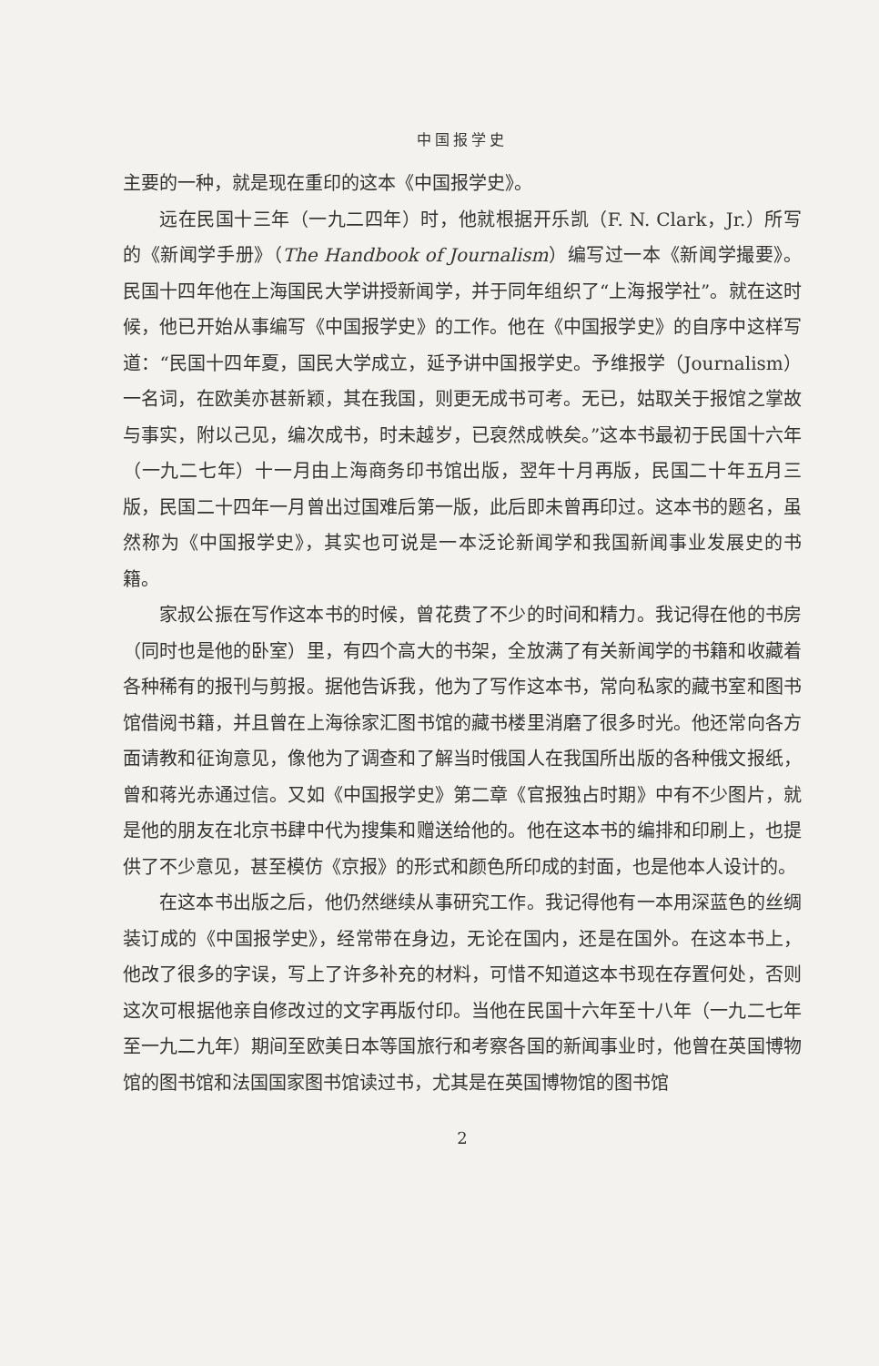中国报学史
主要的一种，就是现在重印的这本《中国报学史》。
远在民国十三年（一九二四年）时，他就根据开乐凯（F. N. Clark，Jr.）所写的《新闻学手册》（The Handbook of Journalism）编写过一本《新闻学撮要》。民国十四年他在上海国民大学讲授新闻学，并于同年组织了“上海报学社”。就在这时候，他已开始从事编写《中国报学史》的工作。他在《中国报学史》的自序中这样写道：“民国十四年夏，国民大学成立，延予讲中国报学史。予维报学（Journalism）一名词，在欧美亦甚新颖，其在我国，则更无成书可考。无已，姑取关于报馆之掌故与事实，附以己见，编次成书，时未越岁，已裒然成帙矣。”这本书最初于民国十六年（一九二七年）十一月由上海商务印书馆出版，翌年十月再版，民国二十年五月三版，民国二十四年一月曾出过国难后第一版，此后即未曾再印过。这本书的题名，虽然称为《中国报学史》，其实也可说是一本泛论新闻学和我国新闻事业发展史的书籍。
家叔公振在写作这本书的时候，曾花费了不少的时间和精力。我记得在他的书房（同时也是他的卧室）里，有四个高大的书架，全放满了有关新闻学的书籍和收藏着各种稀有的报刊与剪报。据他告诉我，他为了写作这本书，常向私家的藏书室和图书馆借阅书籍，并且曾在上海徐家汇图书馆的藏书楼里消磨了很多时光。他还常向各方面请教和征询意见，像他为了调查和了解当时俄国人在我国所出版的各种俄文报纸，曾和蒋光赤通过信。又如《中国报学史》第二章《官报独占时期》中有不少图片，就是他的朋友在北京书肆中代为搜集和赠送给他的。他在这本书的编排和印刷上，也提供了不少意见，甚至模仿《京报》的形式和颜色所印成的封面，也是他本人设计的。
在这本书出版之后，他仍然继续从事研究工作。我记得他有一本用深蓝色的丝绸装订成的《中国报学史》，经常带在身边，无论在国内，还是在国外。在这本书上，他改了很多的字误，写上了许多补充的材料，可惜不知道这本书现在存置何处，否则这次可根据他亲自修改过的文字再版付印。当他在民国十六年至十八年（一九二七年至一九二九年）期间至欧美日本等国旅行和考察各国的新闻事业时，他曾在英国博物馆的图书馆和法国国家图书馆读过书，尤其是在英国博物馆的图书馆
2